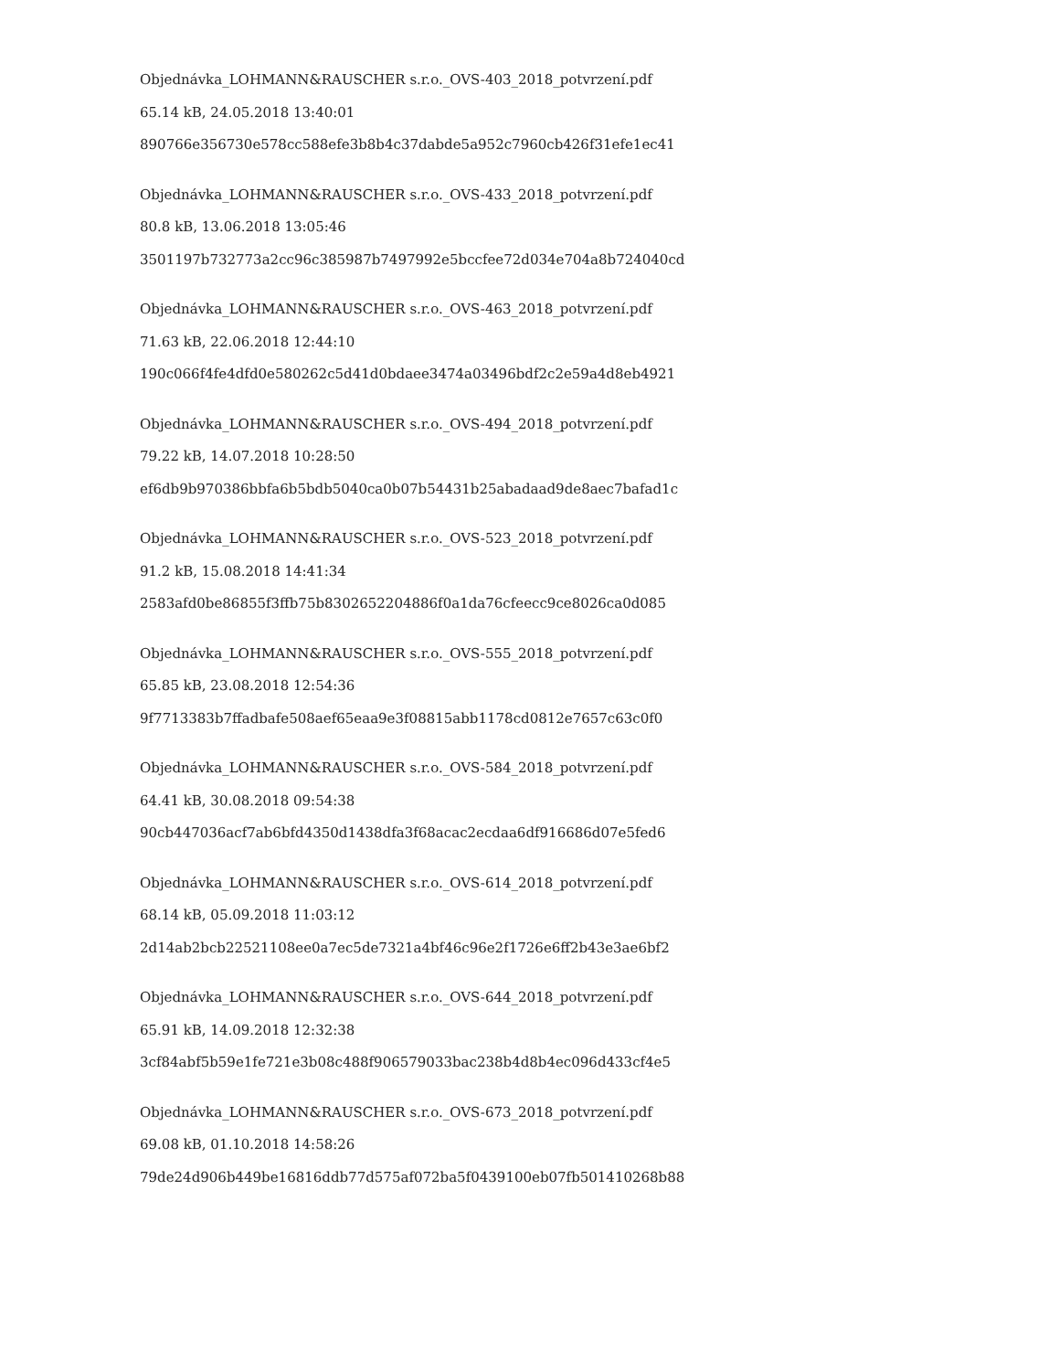Objednávka_LOHMANN&RAUSCHER s.r.o._OVS-403_2018_potvrzení.pdf
65.14 kB, 24.05.2018 13:40:01
890766e356730e578cc588efe3b8b4c37dabde5a952c7960cb426f31efe1ec41
Objednávka_LOHMANN&RAUSCHER s.r.o._OVS-433_2018_potvrzení.pdf
80.8 kB, 13.06.2018 13:05:46
3501197b732773a2cc96c385987b7497992e5bccfee72d034e704a8b724040cd
Objednávka_LOHMANN&RAUSCHER s.r.o._OVS-463_2018_potvrzení.pdf
71.63 kB, 22.06.2018 12:44:10
190c066f4fe4dfd0e580262c5d41d0bdaee3474a03496bdf2c2e59a4d8eb4921
Objednávka_LOHMANN&RAUSCHER s.r.o._OVS-494_2018_potvrzení.pdf
79.22 kB, 14.07.2018 10:28:50
ef6db9b970386bbfa6b5bdb5040ca0b07b54431b25abadaad9de8aec7bafad1c
Objednávka_LOHMANN&RAUSCHER s.r.o._OVS-523_2018_potvrzení.pdf
91.2 kB, 15.08.2018 14:41:34
2583afd0be86855f3ffb75b8302652204886f0a1da76cfeecc9ce8026ca0d085
Objednávka_LOHMANN&RAUSCHER s.r.o._OVS-555_2018_potvrzení.pdf
65.85 kB, 23.08.2018 12:54:36
9f7713383b7ffadbafe508aef65eaa9e3f08815abb1178cd0812e7657c63c0f0
Objednávka_LOHMANN&RAUSCHER s.r.o._OVS-584_2018_potvrzení.pdf
64.41 kB, 30.08.2018 09:54:38
90cb447036acf7ab6bfd4350d1438dfa3f68acac2ecdaa6df916686d07e5fed6
Objednávka_LOHMANN&RAUSCHER s.r.o._OVS-614_2018_potvrzení.pdf
68.14 kB, 05.09.2018 11:03:12
2d14ab2bcb22521108ee0a7ec5de7321a4bf46c96e2f1726e6ff2b43e3ae6bf2
Objednávka_LOHMANN&RAUSCHER s.r.o._OVS-644_2018_potvrzení.pdf
65.91 kB, 14.09.2018 12:32:38
3cf84abf5b59e1fe721e3b08c488f906579033bac238b4d8b4ec096d433cf4e5
Objednávka_LOHMANN&RAUSCHER s.r.o._OVS-673_2018_potvrzení.pdf
69.08 kB, 01.10.2018 14:58:26
79de24d906b449be16816ddb77d575af072ba5f0439100eb07fb501410268b88